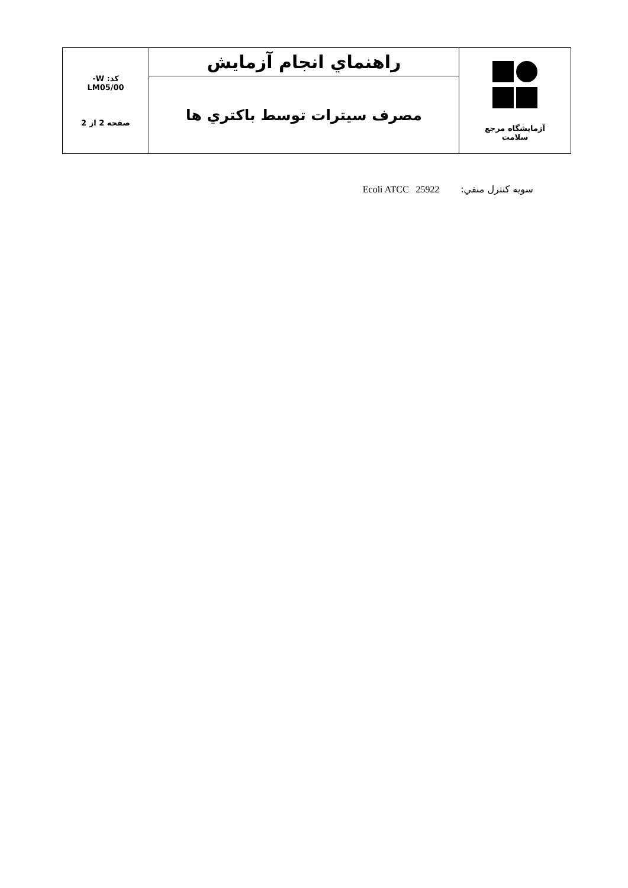| آزمایشگاه مرجع سلامت | راهنماي انجام آزمايش | کد: W- LM05/00 صفحه 2 از 2 |
| | مصرف سيترات توسط باكتري ها | |
سويه كنترل منفي: Ecoli ATCC 25922